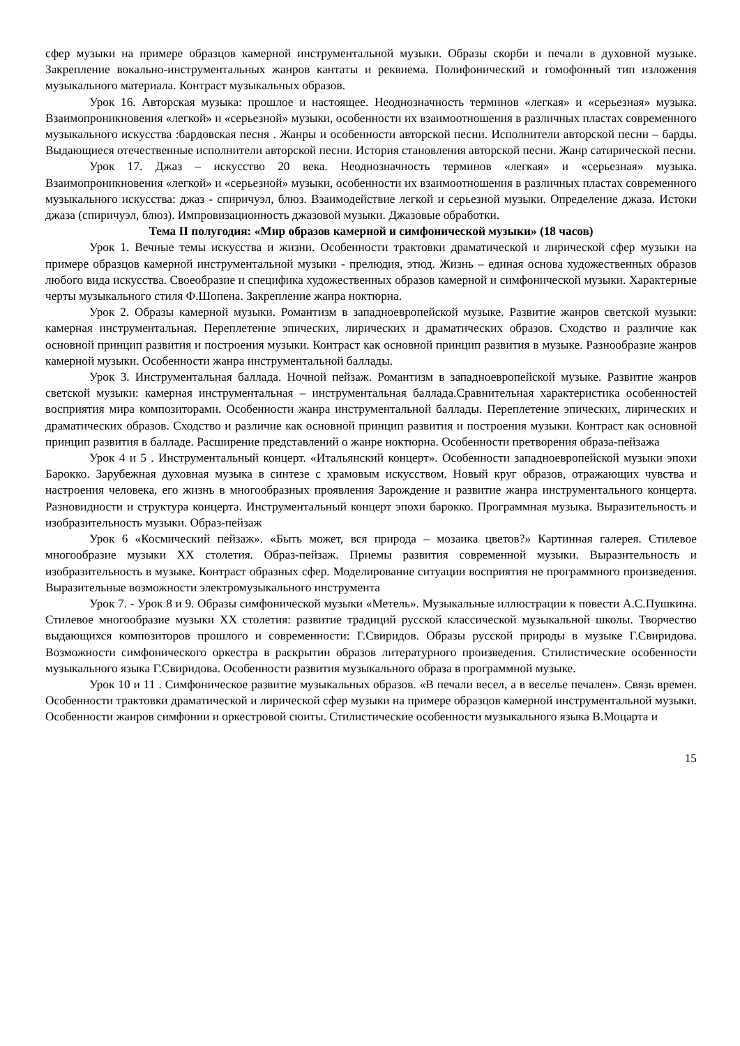сфер музыки на примере образцов камерной инструментальной музыки. Образы скорби и печали в духовной музыке. Закрепление вокально-инструментальных жанров кантаты и реквиема. Полифонический и гомофонный тип изложения музыкального материала. Контраст музыкальных образов.
Урок 16. Авторская музыка: прошлое и настоящее. Неоднозначность терминов «легкая» и «серьезная» музыка. Взаимопроникновения «легкой» и «серьезной» музыки, особенности их взаимоотношения в различных пластах современного музыкального искусства :бардовская песня . Жанры и особенности авторской песни. Исполнители авторской песни – барды. Выдающиеся отечественные исполнители авторской песни. История становления авторской песни. Жанр сатирической песни.
Урок 17. Джаз – искусство 20 века. Неоднозначность терминов «легкая» и «серьезная» музыка. Взаимопроникновения «легкой» и «серьезной» музыки, особенности их взаимоотношения в различных пластах современного музыкального искусства: джаз - спиричуэл, блюз. Взаимодействие легкой и серьезной музыки. Определение джаза. Истоки джаза (спиричуэл, блюз). Импровизационность джазовой музыки. Джазовые обработки.
Тема II полугодия: «Мир образов камерной и симфонической музыки» (18 часов)
Урок 1. Вечные темы искусства и жизни. Особенности трактовки драматической и лирической сфер музыки на примере образцов камерной инструментальной музыки - прелюдия, этюд. Жизнь – единая основа художественных образов любого вида искусства. Своеобразие и специфика художественных образов камерной и симфонической музыки. Характерные черты музыкального стиля Ф.Шопена. Закрепление жанра ноктюрна.
Урок 2. Образы камерной музыки. Романтизм в западноевропейской музыке. Развитие жанров светской музыки: камерная инструментальная. Переплетение эпических, лирических и драматических образов. Сходство и различие как основной принцип развития и построения музыки. Контраст как основной принцип развития в музыке. Разнообразие жанров камерной музыки. Особенности жанра инструментальной баллады.
Урок 3. Инструментальная баллада. Ночной пейзаж. Романтизм в западноевропейской музыке. Развитие жанров светской музыки: камерная инструментальная – инструментальная баллада.Сравнительная характеристика особенностей восприятия мира композиторами. Особенности жанра инструментальной баллады. Переплетение эпических, лирических и драматических образов. Сходство и различие как основной принцип развития и построения музыки. Контраст как основной принцип развития в балладе. Расширение представлений о жанре ноктюрна. Особенности претворения образа-пейзажа
Урок 4 и 5 . Инструментальный концерт. «Итальянский концерт». Особенности западноевропейской музыки эпохи Барокко. Зарубежная духовная музыка в синтезе с храмовым искусством. Новый круг образов, отражающих чувства и настроения человека, его жизнь в многообразных проявления Зарождение и развитие жанра инструментального концерта. Разновидности и структура концерта. Инструментальный концерт эпохи барокко. Программная музыка. Выразительность и изобразительность музыки. Образ-пейзаж
Урок 6 «Космический пейзаж». «Быть может, вся природа – мозаика цветов?» Картинная галерея. Стилевое многообразие музыки XX столетия. Образ-пейзаж. Приемы развития современной музыки. Выразительность и изобразительность в музыке. Контраст образных сфер. Моделирование ситуации восприятия не программного произведения. Выразительные возможности электромузыкального инструмента
Урок 7. - Урок 8 и 9. Образы симфонической музыки «Метель». Музыкальные иллюстрации к повести А.С.Пушкина. Стилевое многообразие музыки XX столетия: развитие традиций русской классической музыкальной школы. Творчество выдающихся композиторов прошлого и современности: Г.Свиридов. Образы русской природы в музыке Г.Свиридова. Возможности симфонического оркестра в раскрытии образов литературного произведения. Стилистические особенности музыкального языка Г.Свиридова. Особенности развития музыкального образа в программной музыке.
Урок 10 и 11 . Симфоническое развитие музыкальных образов. «В печали весел, а в веселье печален». Связь времен. Особенности трактовки драматической и лирической сфер музыки на примере образцов камерной инструментальной музыки. Особенности жанров симфонии и оркестровой сюиты. Стилистические особенности музыкального языка В.Моцарта и
15